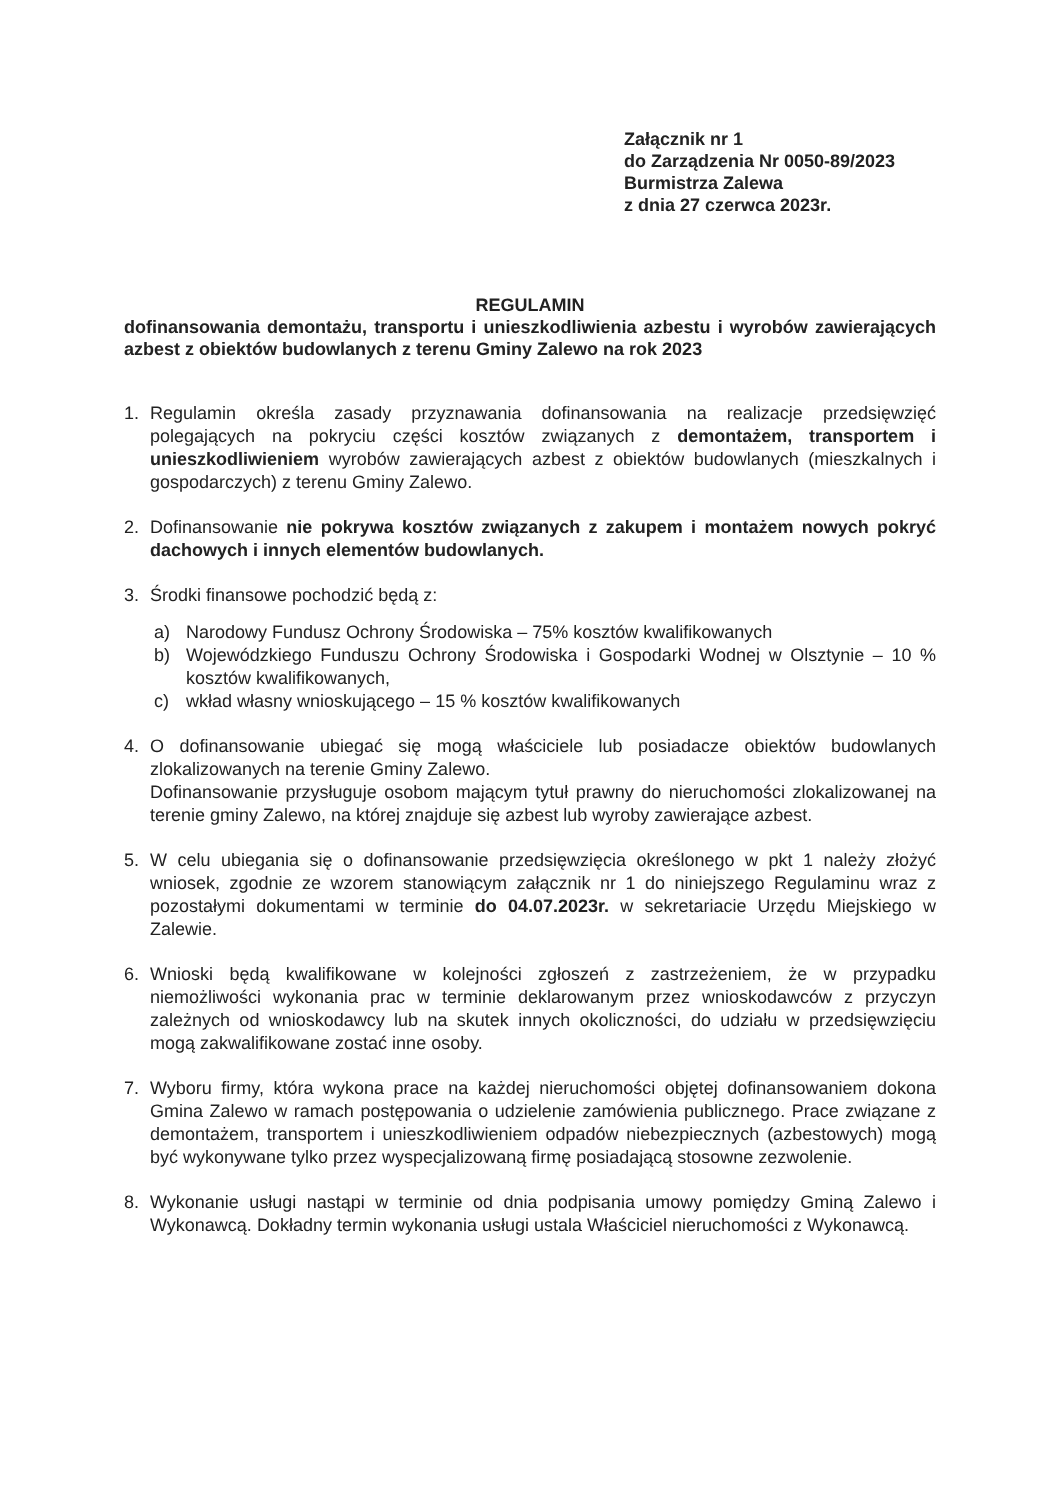Załącznik nr 1
do Zarządzenia Nr 0050-89/2023
Burmistrza Zalewa
z dnia 27 czerwca 2023r.
REGULAMIN
dofinansowania demontażu, transportu i unieszkodliwienia azbestu i wyrobów zawierających azbest z obiektów budowlanych z terenu Gminy Zalewo na rok 2023
1. Regulamin określa zasady przyznawania dofinansowania na realizacje przedsięwzięć polegających na pokryciu części kosztów związanych z demontażem, transportem i unieszkodliwieniem wyrobów zawierających azbest z obiektów budowlanych (mieszkalnych i gospodarczych) z terenu Gminy Zalewo.
2. Dofinansowanie nie pokrywa kosztów związanych z zakupem i montażem nowych pokryć dachowych i innych elementów budowlanych.
3. Środki finansowe pochodzić będą z:
a) Narodowy Fundusz Ochrony Środowiska – 75% kosztów kwalifikowanych
b) Wojewódzkiego Funduszu Ochrony Środowiska i Gospodarki Wodnej w Olsztynie – 10 % kosztów kwalifikowanych,
c) wkład własny wnioskującego – 15 % kosztów kwalifikowanych
4. O dofinansowanie ubiegać się mogą właściciele lub posiadacze obiektów budowlanych zlokalizowanych na terenie Gminy Zalewo.
Dofinansowanie przysługuje osobom mającym tytuł prawny do nieruchomości zlokalizowanej na terenie gminy Zalewo, na której znajduje się azbest lub wyroby zawierające azbest.
5. W celu ubiegania się o dofinansowanie przedsięwzięcia określonego w pkt 1 należy złożyć wniosek, zgodnie ze wzorem stanowiącym załącznik nr 1 do niniejszego Regulaminu wraz z pozostałymi dokumentami w terminie do 04.07.2023r. w sekretariacie Urzędu Miejskiego w Zalewie.
6. Wnioski będą kwalifikowane w kolejności zgłoszeń z zastrzeżeniem, że w przypadku niemożliwości wykonania prac w terminie deklarowanym przez wnioskodawców z przyczyn zależnych od wnioskodawcy lub na skutek innych okoliczności, do udziału w przedsięwzięciu mogą zakwalifikowane zostać inne osoby.
7. Wyboru firmy, która wykona prace na każdej nieruchomości objętej dofinansowaniem dokona Gmina Zalewo w ramach postępowania o udzielenie zamówienia publicznego. Prace związane z demontażem, transportem i unieszkodliwieniem odpadów niebezpiecznych (azbestowych) mogą być wykonywane tylko przez wyspecjalizowaną firmę posiadającą stosowne zezwolenie.
8. Wykonanie usługi nastąpi w terminie od dnia podpisania umowy pomiędzy Gminą Zalewo i Wykonawcą. Dokładny termin wykonania usługi ustala Właściciel nieruchomości z Wykonawcą.